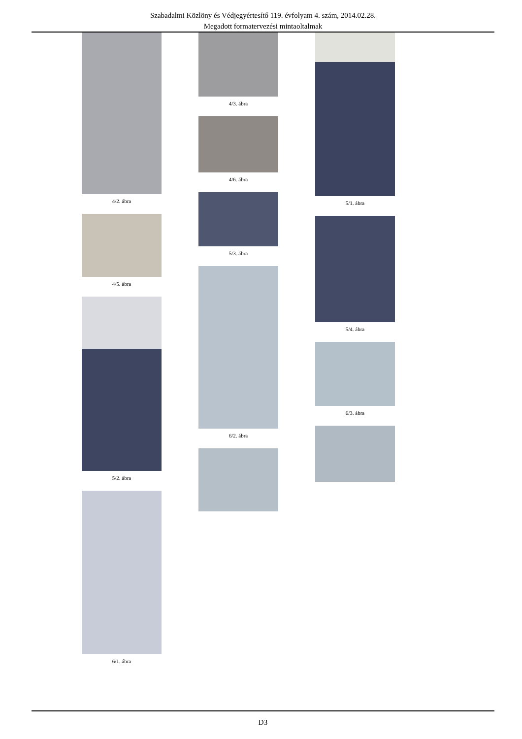Szabadalmi Közlöny és Védjegyértesítő 119. évfolyam 4. szám, 2014.02.28.
Megadott formatervezési mintaoltalmak
4/2. ábra
4/5. ábra
5/2. ábra
6/1. ábra
4/3. ábra
4/6. ábra
5/3. ábra
6/2. ábra
5/1. ábra
5/4. ábra
6/3. ábra
D3